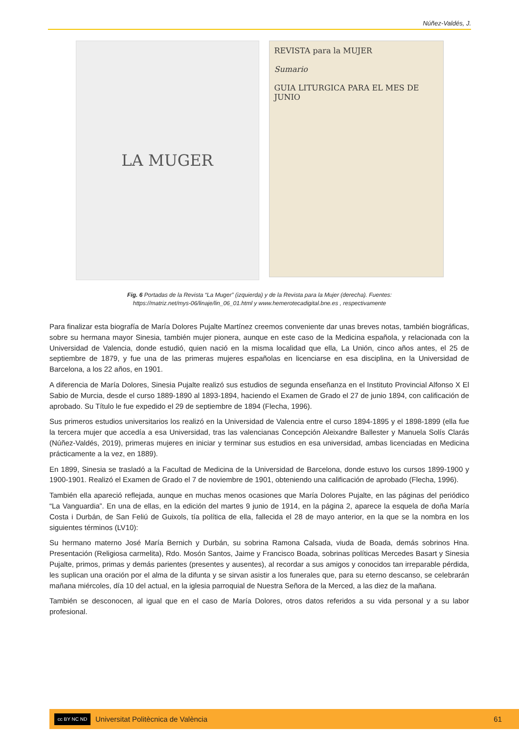Núñez-Valdés, J.
LA MUGER
REVISTA para la MUJER
Sumario
GUIA LITURGICA PARA EL MES DE JUNIO
Fig. 6 Portadas de la Revista “La Muger” (izquierda) y de la Revista para la Mujer (derecha). Fuentes:
https://matriz.net/mys-06/linaje/lin_06_01.html y www.hemerotecadigital.bne.es , respectivamente
Para finalizar esta biografía de María Dolores Pujalte Martínez creemos conveniente dar unas breves notas, también biográficas, sobre su hermana mayor Sinesia, también mujer pionera, aunque en este caso de la Medicina española, y relacionada con la Universidad de Valencia, donde estudió, quien nació en la misma localidad que ella, La Unión, cinco años antes, el 25 de septiembre de 1879, y fue una de las primeras mujeres españolas en licenciarse en esa disciplina, en la Universidad de Barcelona, a los 22 años, en 1901.
A diferencia de María Dolores, Sinesia Pujalte realizó sus estudios de segunda enseñanza en el Instituto Provincial Alfonso X El Sabio de Murcia, desde el curso 1889-1890 al 1893-1894, haciendo el Examen de Grado el 27 de junio 1894, con calificación de aprobado. Su Título le fue expedido el 29 de septiembre de 1894 (Flecha, 1996).
Sus primeros estudios universitarios los realizó en la Universidad de Valencia entre el curso 1894-1895 y el 1898-1899 (ella fue la tercera mujer que accedía a esa Universidad, tras las valencianas Concepción Aleixandre Ballester y Manuela Solís Clarás (Núñez-Valdés, 2019), primeras mujeres en iniciar y terminar sus estudios en esa universidad, ambas licenciadas en Medicina prácticamente a la vez, en 1889).
En 1899, Sinesia se trasladó a la Facultad de Medicina de la Universidad de Barcelona, donde estuvo los cursos 1899-1900 y 1900-1901. Realizó el Examen de Grado el 7 de noviembre de 1901, obteniendo una calificación de aprobado (Flecha, 1996).
También ella apareció reflejada, aunque en muchas menos ocasiones que María Dolores Pujalte, en las páginas del periódico “La Vanguardia”. En una de ellas, en la edición del martes 9 junio de 1914, en la página 2, aparece la esquela de doña María Costa i Durbán, de San Feliú de Guixols, tía política de ella, fallecida el 28 de mayo anterior, en la que se la nombra en los siguientes términos (LV10):
Su hermano materno José María Bernich y Durbán, su sobrina Ramona Calsada, viuda de Boada, demás sobrinos Hna. Presentación (Religiosa carmelita), Rdo. Mosón Santos, Jaime y Francisco Boada, sobrinas políticas Mercedes Basart y Sinesia Pujalte, primos, primas y demás parientes (presentes y ausentes), al recordar a sus amigos y conocidos tan irreparable pérdida, les suplican una oración por el alma de la difunta y se sirvan asistir a los funerales que, para su eterno descanso, se celebrarán mañana miércoles, día 10 del actual, en la iglesia parroquial de Nuestra Señora de la Merced, a las diez de la mañana.
También se desconocen, al igual que en el caso de María Dolores, otros datos referidos a su vida personal y a su labor profesional.
cc BY NC ND
Universitat Politècnica de València 61